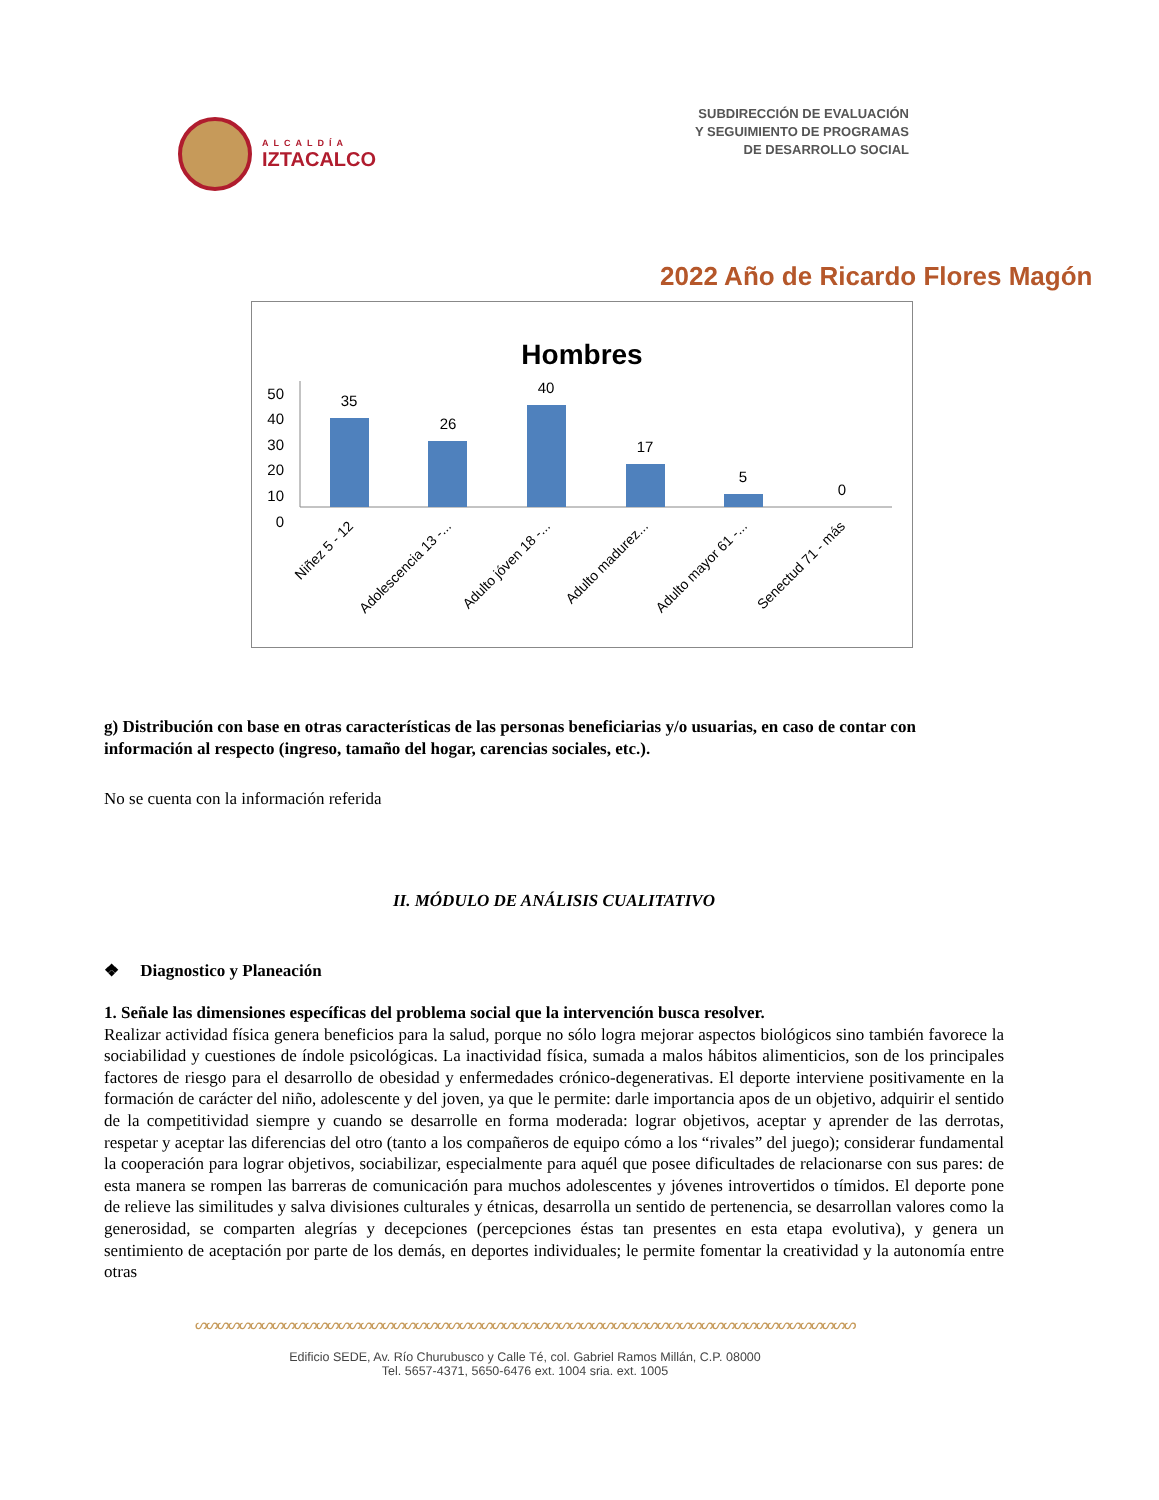ALCALDÍA
IZTACALCO
SUBDIRECCIÓN DE EVALUACIÓN
Y SEGUIMIENTO DE PROGRAMAS
DE DESARROLLO SOCIAL
2022 Año de Ricardo Flores Magón
Hombres
0
10
20
30
40
50
35
26
40
17
5
0
Niñez 5 - 12
Adolescencia 13 -...
Adulto jóven 18 -...
Adulto madurez...
Adulto mayor 61 -...
Senectud 71 - más
g) Distribución con base en otras características de las personas beneficiarias y/o usuarias, en caso de contar con información al respecto (ingreso, tamaño del hogar, carencias sociales, etc.).
No se cuenta con la información referida
II. MÓDULO DE ANÁLISIS CUALITATIVO
❖ Diagnostico y Planeación
1. Señale las dimensiones específicas del problema social que la intervención busca resolver.
Realizar actividad física genera beneficios para la salud, porque no sólo logra mejorar aspectos biológicos sino también favorece la sociabilidad y cuestiones de índole psicológicas. La inactividad física, sumada a malos hábitos alimenticios, son de los principales factores de riesgo para el desarrollo de obesidad y enfermedades crónico-degenerativas. El deporte interviene positivamente en la formación de carácter del niño, adolescente y del joven, ya que le permite: darle importancia apos de un objetivo, adquirir el sentido de la competitividad siempre y cuando se desarrolle en forma moderada: lograr objetivos, aceptar y aprender de las derrotas, respetar y aceptar las diferencias del otro (tanto a los compañeros de equipo cómo a los “rivales” del juego); considerar fundamental la cooperación para lograr objetivos, sociabilizar, especialmente para aquél que posee dificultades de relacionarse con sus pares: de esta manera se rompen las barreras de comunicación para muchos adolescentes y jóvenes introvertidos o tímidos. El deporte pone de relieve las similitudes y salva divisiones culturales y étnicas, desarrolla un sentido de pertenencia, se desarrollan valores como la generosidad, se comparten alegrías y decepciones (percepciones éstas tan presentes en esta etapa evolutiva), y genera un sentimiento de aceptación por parte de los demás, en deportes individuales; le permite fomentar la creatividad y la autonomía entre otras
ᔕᔕᔕᔕᔕᔕᔕᔕᔕᔕᔕᔕᔕᔕᔕᔕᔕᔕᔕᔕᔕᔕᔕᔕᔕᔕᔕᔕᔕᔕᔕᔕᔕᔕᔕᔕᔕᔕᔕᔕᔕᔕᔕᔕᔕᔕᔕᔕᔕᔕᔕᔕᔕᔕᔕᔕᔕᔕᔕᔕ
Edificio SEDE, Av. Río Churubusco y Calle Té, col. Gabriel Ramos Millán, C.P. 08000
Tel. 5657-4371, 5650-6476 ext. 1004 sria. ext. 1005